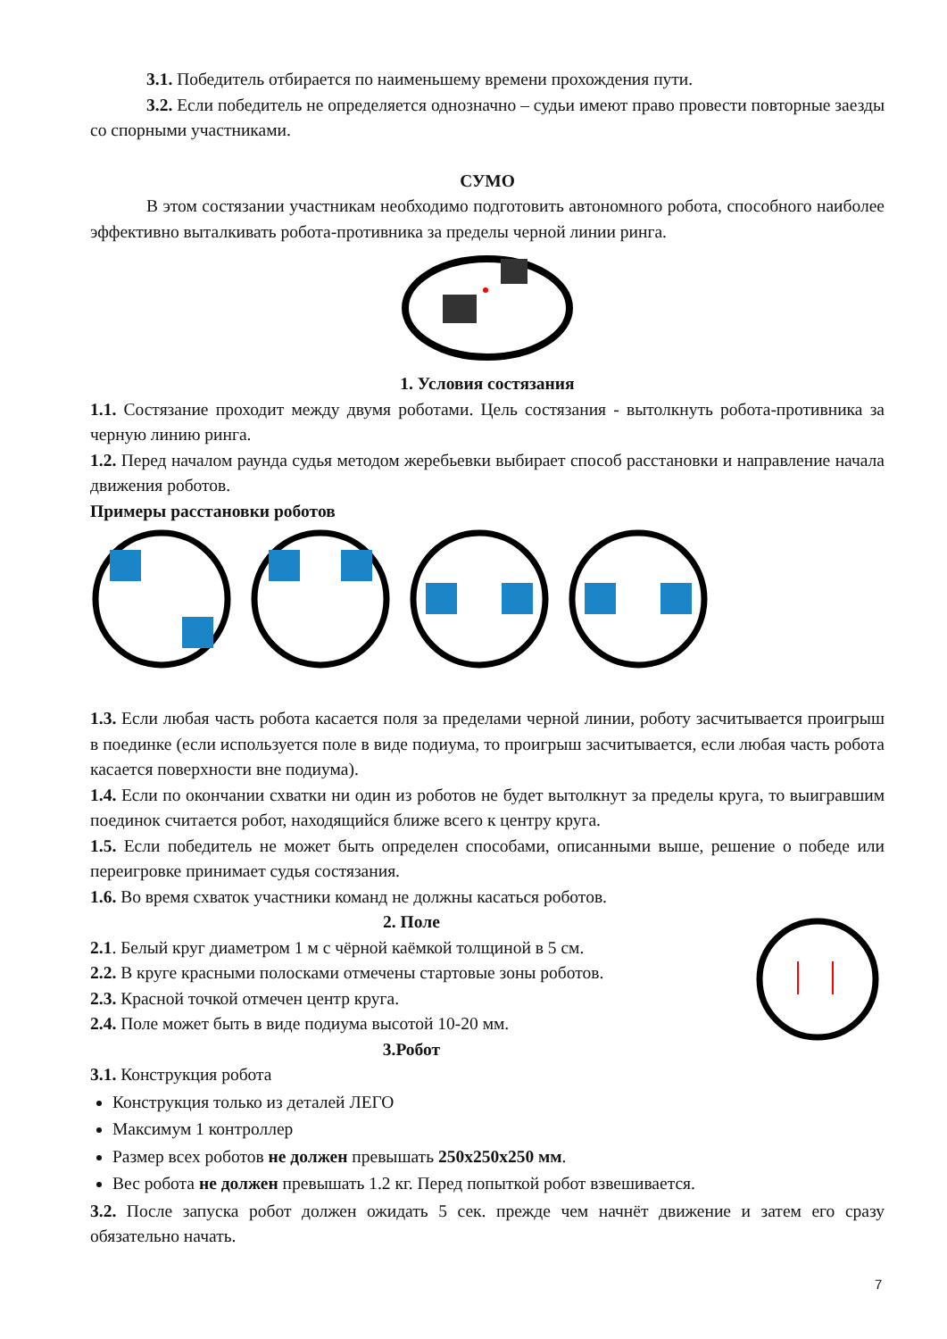3.1. Победитель отбирается по наименьшему времени прохождения пути.
3.2. Если победитель не определяется однозначно – судьи имеют право провести повторные заезды со спорными участниками.
СУМО
В этом состязании участникам необходимо подготовить автономного робота, способного наиболее эффективно выталкивать робота-противника за пределы черной линии ринга.
1. Условия состязания
1.1. Состязание проходит между двумя роботами. Цель состязания - вытолкнуть робота-противника за черную линию ринга.
1.2. Перед началом раунда судья методом жеребьевки выбирает способ расстановки и направление начала движения роботов.
Примеры расстановки роботов
1.3. Если любая часть робота касается поля за пределами черной линии, роботу засчитывается проигрыш в поединке (если используется поле в виде подиума, то проигрыш засчитывается, если любая часть робота касается поверхности вне подиума).
1.4. Если по окончании схватки ни один из роботов не будет вытолкнут за пределы круга, то выигравшим поединок считается робот, находящийся ближе всего к центру круга.
1.5. Если победитель не может быть определен способами, описанными выше, решение о победе или переигровке принимает судья состязания.
1.6. Во время схваток участники команд не должны касаться роботов.
2. Поле
2.1. Белый круг диаметром 1 м с чёрной каёмкой толщиной в 5 см.
2.2. В круге красными полосками отмечены стартовые зоны роботов.
2.3. Красной точкой отмечен центр круга.
2.4. Поле может быть в виде подиума высотой 10-20 мм.
3.Робот
3.1. Конструкция робота
Конструкция только из деталей ЛЕГО
Максимум 1 контроллер
Размер всех роботов не должен превышать 250х250х250 мм.
Вес робота не должен превышать 1.2 кг. Перед попыткой робот взвешивается.
3.2. После запуска робот должен ожидать 5 сек. прежде чем начнёт движение и затем его сразу обязательно начать.
7